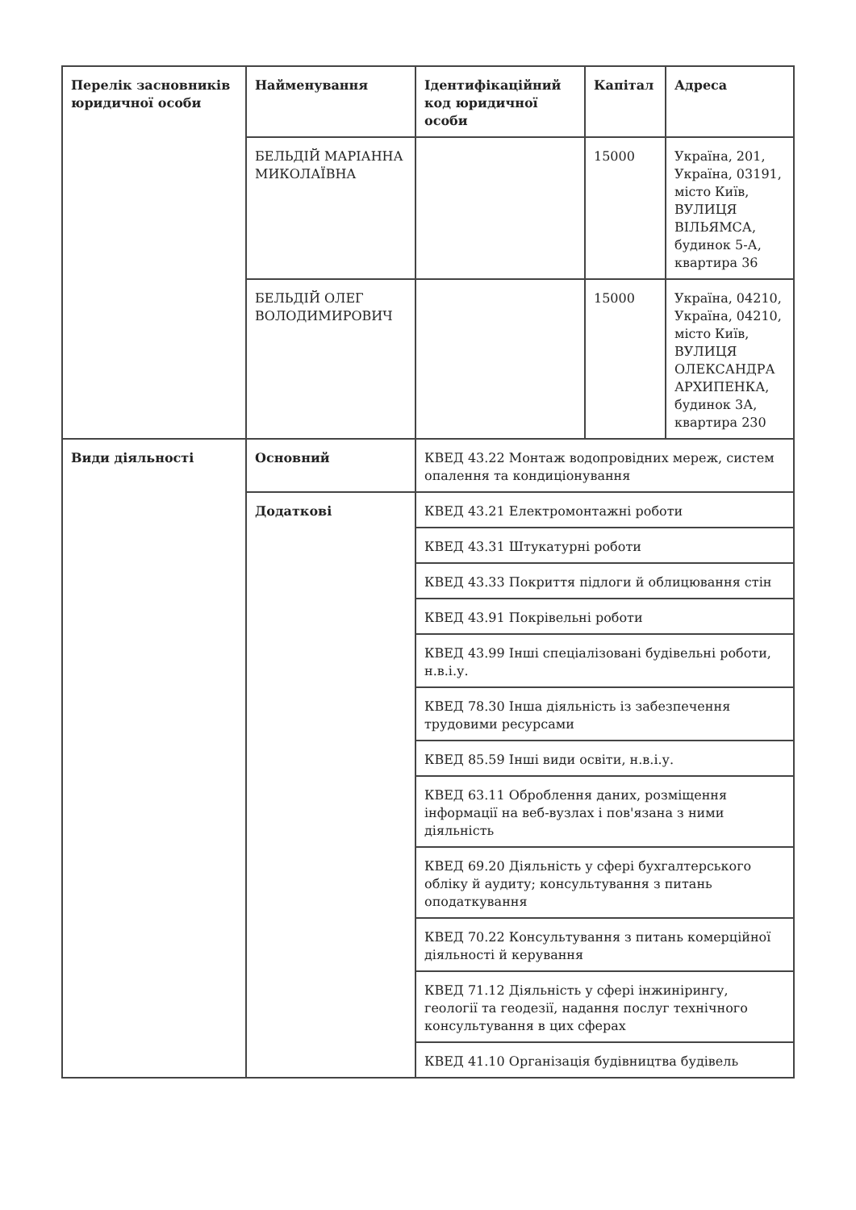| Перелік засновників юридичної особи | Найменування | Ідентифікаційний код юридичної особи | Капітал | Адреса |
| --- | --- | --- | --- | --- |
| | БЕЛЬДІЙ МАРІАННА МИКОЛАЇВНА | | 15000 | Україна, 201, Україна, 03191, місто Київ, ВУЛИЦЯ ВІЛЬЯМСА, будинок 5-А, квартира 36 |
| | БЕЛЬДІЙ ОЛЕГ ВОЛОДИМИРОВИЧ | | 15000 | Україна, 04210, Україна, 04210, місто Київ, ВУЛИЦЯ ОЛЕКСАНДРА АРХИПЕНКА, будинок 3А, квартира 230 |
| Види діяльності | Основний | КВЕД 43.22 Монтаж водопровідних мереж, систем опалення та кондиціонування | | |
| | Додаткові | КВЕД 43.21 Електромонтажні роботи | | |
| | | КВЕД 43.31 Штукатурні роботи | | |
| | | КВЕД 43.33 Покриття підлоги й облицювання стін | | |
| | | КВЕД 43.91 Покрівельні роботи | | |
| | | КВЕД 43.99 Інші спеціалізовані будівельні роботи, н.в.і.у. | | |
| | | КВЕД 78.30 Інша діяльність із забезпечення трудовими ресурсами | | |
| | | КВЕД 85.59 Інші види освіти, н.в.і.у. | | |
| | | КВЕД 63.11 Оброблення даних, розміщення інформації на веб-вузлах і пов'язана з ними діяльність | | |
| | | КВЕД 69.20 Діяльність у сфері бухгалтерського обліку й аудиту; консультування з питань оподаткування | | |
| | | КВЕД 70.22 Консультування з питань комерційної діяльності й керування | | |
| | | КВЕД 71.12 Діяльність у сфері інжинірингу, геології та геодезії, надання послуг технічного консультування в цих сферах | | |
| | | КВЕД 41.10 Організація будівництва будівель | | |